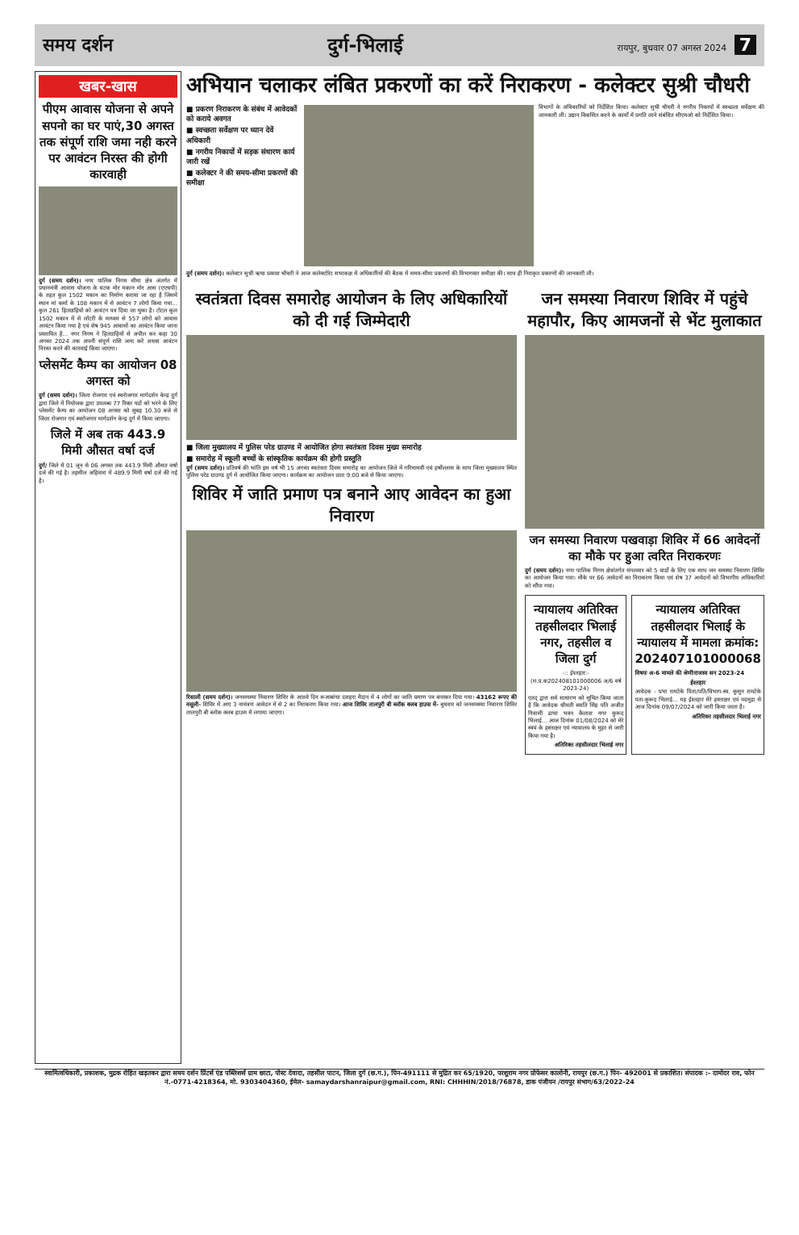समय दर्शन दुर्ग-भिलाई रायपुर, बुधवार 07 अगस्त 2024 7
खबर-खास
पीएम आवास योजना से अपने सपनो का घर पाएं,30 अगस्त तक संपूर्ण राशि जमा नही करने पर आवंटन निरस्त की होगी कारवाही
दुर्ग (समय दर्शन)। नगर पालिक निगम सीमा क्षेत्र अंतर्गत में प्रधानमंत्री आवास योजना के घटक मोर मकान मोर आस (एएचपी) के तहत कुल 1502 मकान का निर्माण कराया जा रहा है जिसमें स्थान मां कर्मा के 108 मकान में से आवंटन 7 लोगो किया गया... कुल 261 हितग्राहियों को आवंटन पत्र दिया जा चुका है। टोटल कुल 1502 मकान में से लॉटरी के माध्यम से 557 लोगों को आवास आवंटन किया गया है एवं शेष 945 आवासों का आवंटन किया जाना प्रस्तावित है... नगर निगम ने हितग्राहियों से अपील कर कहा 30 अगस्त 2024 तक अपनी संपूर्ण राशि जमा करें अथवा आवंटन निरस्त करने की कारवाई किया जाएगा।
प्लेसमेंट कैम्प का आयोजन 08 अगस्त को
दुर्ग (समय दर्शन)। जिला रोजगार एवं स्वरोजगार मार्गदर्शन केन्द्र दुर्ग द्वारा जिले में नियोजक द्वारा उपलब्ध 77 रिक्त पदों को भरने के लिए प्लेसमेंट कैम्प का आयोजन 08 अगस्त को सुबह 10.30 बजे से जिला रोजगार एवं स्वरोजगार मार्गदर्शन केन्द्र दुर्ग में किया जाएगा।
जिले में अब तक 443.9 मिमी औसत वर्षा दर्ज
दुर्ग/ जिले में 01 जून से 06 अगस्त तक 443.9 मिमी औसत वर्षा दर्ज की गई है। तहसील अहिवारा में 489.9 मिमी वर्षा दर्ज की गई है।
अभियान चलाकर लंबित प्रकरणों का करें निराकरण - कलेक्टर सुश्री चौधरी
■ प्रकरण निराकरण के संबंध में आवेदकों को कराये अवगत
■ स्वच्छता सर्वेक्षण पर ध्यान देवें अधिकारी
■ नगरीय निकायों में सड़क संधारण कार्य जारी रखें
■ कलेक्टर ने की समय-सीमा प्रकरणों की समीक्षा
विभागों के अधिकारियों को निर्देशित किया। कलेक्टर सुश्री चौधरी ने नगरीय निकायों में स्वच्छता सर्वेक्षण की जानकारी ली। उद्यान विकसित करने के कार्यों में प्रगति लाने संबंधित सीएमओ को निर्देशित किया।
दुर्ग (समय दर्शन)। कलेक्टर सुश्री ऋचा प्रकाश चौधरी ने आज कलेक्टोरेट सभाकक्ष में अधिकारियों की बैठक में समय-सीमा प्रकरणों की विभागवार समीक्षा की। साथ ही निराकृत प्रकरणों की जानकारी ली।
स्वतंत्रता दिवस समारोह आयोजन के लिए अधिकारियों को दी गई जिम्मेदारी
■ जिला मुख्यालय में पुलिस परेड ग्राउण्ड में आयोजित होगा स्वतंत्रता दिवस मुख्य समारोह
■ समारोह में स्कूली बच्चों के सांस्कृतिक कार्यक्रम की होगी प्रस्तुति
दुर्ग (समय दर्शन)। प्रतिवर्ष की भांति इस वर्ष भी 15 अगस्त स्वतंत्रता दिवस समारोह का आयोजन जिले में गरिमामयी एवं हर्षोल्लास के साथ जिला मुख्यालय स्थित पुलिस परेड ग्राउण्ड दुर्ग में आयोजित किया जाएगा। कार्यक्रम का आयोजन प्रातः 9:00 बजे से किया जाएगा।
शिविर में जाति प्रमाण पत्र बनाने आए आवेदन का हुआ निवारण
रिसाली (समय दर्शन)। जनसमस्या निवारण शिविर के आठवे दिन रूआबांधा दशहरा मैदान में 4 लोगों का जाति प्रमाण पत्र बनाकर दिया गया। 43162 रूपए की वसूली- शिविर में आए 3 नामंत्रण आवेदन में से 2 का निराकरण किया गया। आज शिविर तालपुरी बी ब्लॉक क्लब हाउस में- बुधवार को जनसमस्या निवारण शिविर तालपुरी बी ब्लॉक क्लब हाउस में लगाया जाएगा।
जन समस्या निवारण शिविर में पहुंचे महापौर, किए आमजनों से भेंट मुलाकात
जन समस्या निवारण पखवाड़ा शिविर में 66 आवेदनों का मौके पर हुआ त्वरित निराकरणः
दुर्ग (समय दर्शन)। नगर पालिक निगम क्षेत्रांतर्गत मंगलवार को 5 वार्डो के लिए एक साथ जन समस्या निवारण शिविर का आयोजन किया गया। मौके पर 66 आवेदनों का निराकरण किया एवं शेष 37 आवेदनों को विभागीय अधिकारियों को सौंपा गया।
न्यायालय अतिरिक्त तहसीलदार भिलाई नगर, तहसील व जिला दुर्ग
-:: ईश्तहार:-
(रा.प्र.क202408101000006 अ/6 वर्ष 2023-24)
एतद् द्वारा सर्व साधारण को सूचित किया जाता है कि आवेदक श्रीमती स्वाति सिंह पति अजीत निवासी ढाचा भवन कैलाश नगर कुरूद भिलाई... आज दिनांक 01/08/2024 को मेरे स्वयं के हस्ताक्षर एवं न्यायालय के मुहर से जारी किया गया है।
अतिरिक्त तहसीलदार भिलाई नगर
न्यायालय अतिरिक्त तहसीलदार भिलाई के न्यायालय में मामला क्रमांक: 202407101000068
विषयः अ-6 मामले की श्रेणीःराजस्व सन 2023-24
ईश्तहार
आवेदक - प्रभा रामटेके पिता/पति/विभाग-स्व. कुसुन रामटेके पता-कुरूद भिलाई... यह ईश्तहार मेरे हस्ताक्षर एवं पदमुद्रा से आज दिनांक 09/07/2024 को जारी किया जाता है।
अतिरिक्त तहसीलदार भिलाई नगर
स्वामित्वधिकारी, प्रकाशक, मुद्रक रोहित खड़तकर द्वारा समय दर्शन प्रिंटर्स एंड पब्लिशर्स ग्राम छाटा, पोस्ट देवादा, तहसील पाटन, जिला दुर्ग (छ.ग.), पिन-491111 से मुद्रित कर 65/1920, परशुराम नगर प्रोफेसर कालोनी, रायपुर (छ.ग.) पिन- 492001 से प्रकाशित। संपादक :- दामोदर राव, फोन नं.-0771-4218364, मो. 9303404360, ईमेल- samaydarshanraipur@gmail.com, RNI: CHHHIN/2018/76878, डाक पंजीयन /रायपुर संभाग/63/2022-24